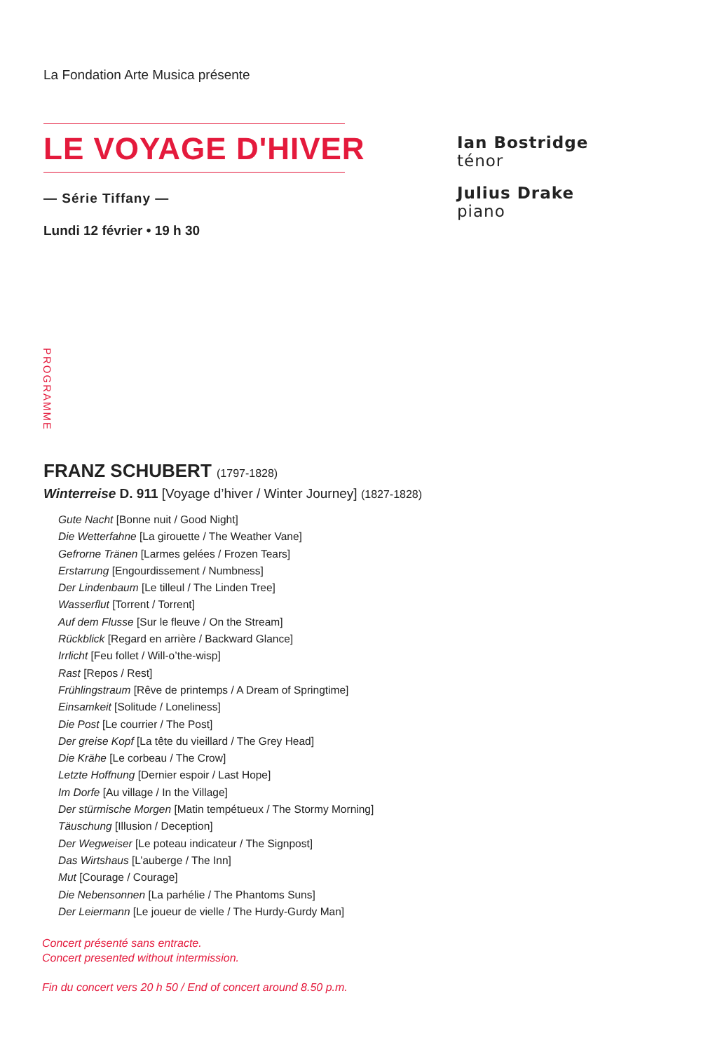La Fondation Arte Musica présente
LE VOYAGE D'HIVER
— Série Tiffany —
Lundi 12 février • 19 h 30
Ian Bostridge
ténor
Julius Drake
piano
PROGRAMME
FRANZ SCHUBERT (1797-1828)
Winterreise D. 911 [Voyage d’hiver / Winter Journey] (1827-1828)
Gute Nacht [Bonne nuit / Good Night]
Die Wetterfahne [La girouette / The Weather Vane]
Gefrorne Tränen [Larmes gelées / Frozen Tears]
Erstarrung [Engourdissement / Numbness]
Der Lindenbaum [Le tilleul / The Linden Tree]
Wasserflut [Torrent / Torrent]
Auf dem Flusse [Sur le fleuve / On the Stream]
Rückblick [Regard en arrière / Backward Glance]
Irrlicht [Feu follet / Will-o’the-wisp]
Rast [Repos / Rest]
Frühlingstraum [Rêve de printemps / A Dream of Springtime]
Einsamkeit [Solitude / Loneliness]
Die Post [Le courrier / The Post]
Der greise Kopf [La tête du vieillard / The Grey Head]
Die Krähe [Le corbeau / The Crow]
Letzte Hoffnung [Dernier espoir / Last Hope]
Im Dorfe [Au village / In the Village]
Der stürmische Morgen [Matin tempétueux / The Stormy Morning]
Täuschung [Illusion / Deception]
Der Wegweiser [Le poteau indicateur / The Signpost]
Das Wirtshaus [L’auberge / The Inn]
Mut [Courage / Courage]
Die Nebensonnen [La parhélie / The Phantoms Suns]
Der Leiermann [Le joueur de vielle / The Hurdy-Gurdy Man]
Concert présenté sans entracte.
Concert presented without intermission.
Fin du concert vers 20 h 50 / End of concert around 8.50 p.m.